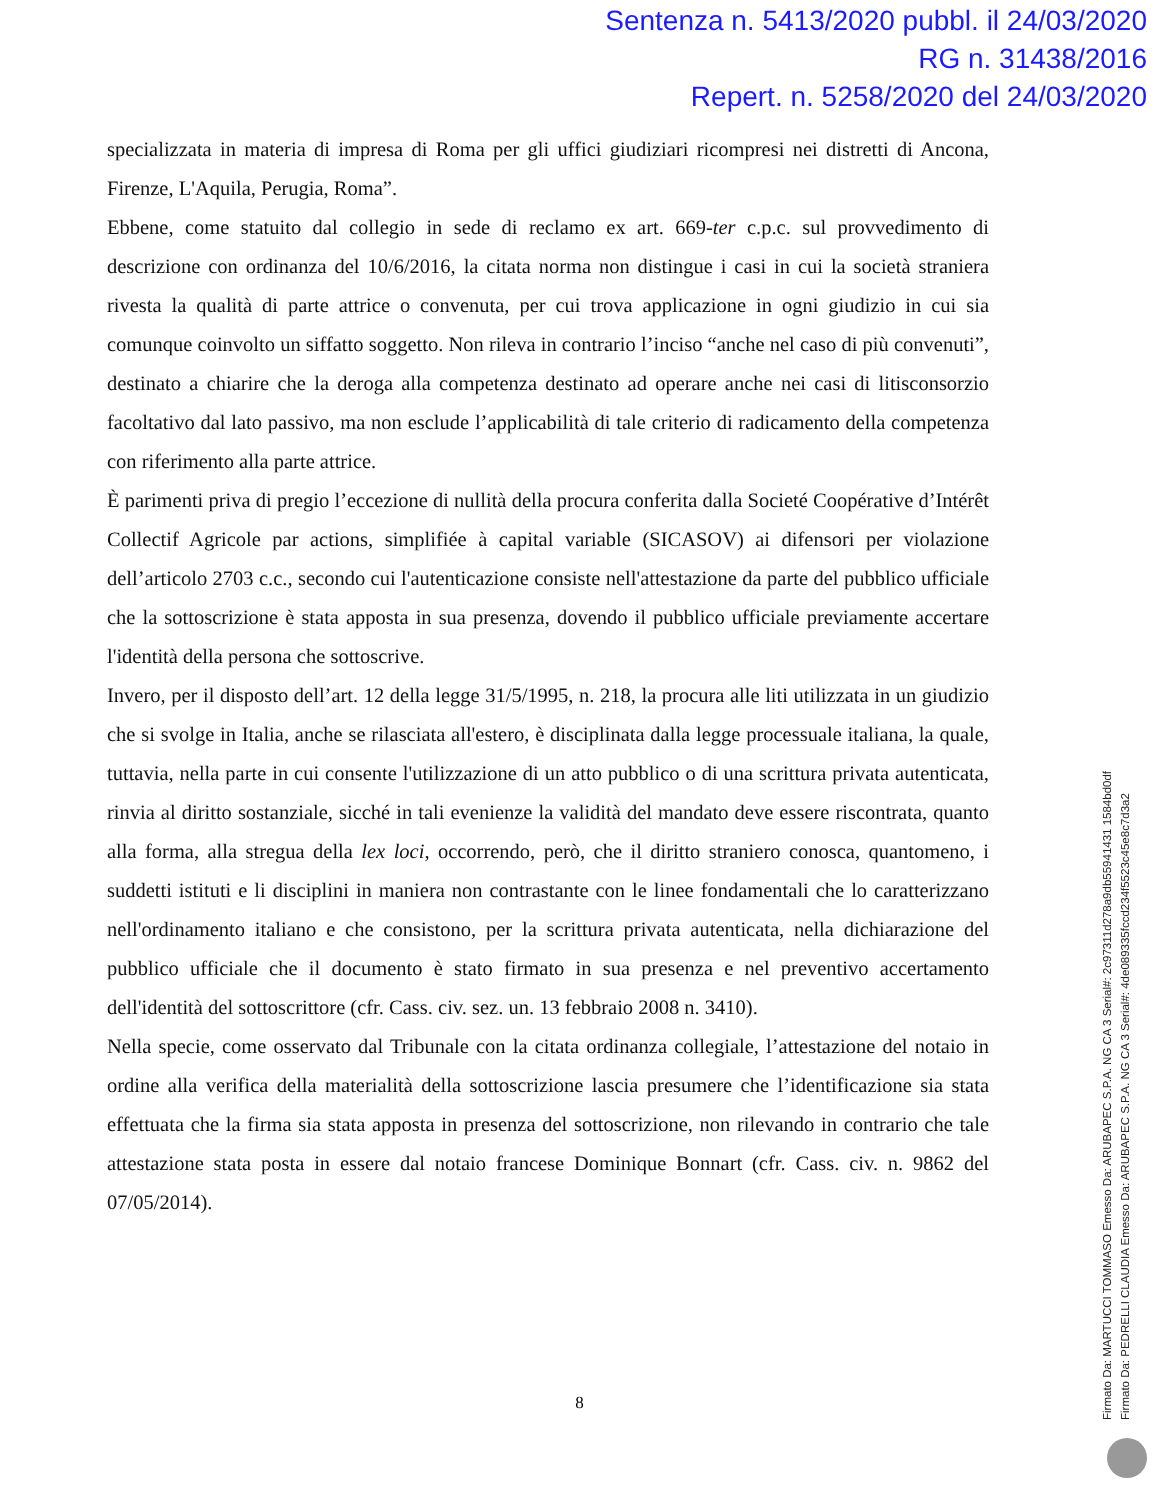Sentenza n. 5413/2020 pubbl. il 24/03/2020
RG n. 31438/2016
Repert. n. 5258/2020 del 24/03/2020
specializzata in materia di impresa di Roma per gli uffici giudiziari ricompresi nei distretti di Ancona, Firenze, L'Aquila, Perugia, Roma”.
Ebbene, come statuito dal collegio in sede di reclamo ex art. 669-ter c.p.c. sul provvedimento di descrizione con ordinanza del 10/6/2016, la citata norma non distingue i casi in cui la società straniera rivesta la qualità di parte attrice o convenuta, per cui trova applicazione in ogni giudizio in cui sia comunque coinvolto un siffatto soggetto. Non rileva in contrario l’inciso “anche nel caso di più convenuti”, destinato a chiarire che la deroga alla competenza destinato ad operare anche nei casi di litisconsorzio facoltativo dal lato passivo, ma non esclude l’applicabilità di tale criterio di radicamento della competenza con riferimento alla parte attrice.
È parimenti priva di pregio l’eccezione di nullità della procura conferita dalla Societé Coopérative d’Intérêt Collectif Agricole par actions, simplifiée à capital variable (SICASOV) ai difensori per violazione dell’articolo 2703 c.c., secondo cui l'autenticazione consiste nell'attestazione da parte del pubblico ufficiale che la sottoscrizione è stata apposta in sua presenza, dovendo il pubblico ufficiale previamente accertare l'identità della persona che sottoscrive.
Invero, per il disposto dell’art. 12 della legge 31/5/1995, n. 218, la procura alle liti utilizzata in un giudizio che si svolge in Italia, anche se rilasciata all'estero, è disciplinata dalla legge processuale italiana, la quale, tuttavia, nella parte in cui consente l'utilizzazione di un atto pubblico o di una scrittura privata autenticata, rinvia al diritto sostanziale, sicché in tali evenienze la validità del mandato deve essere riscontrata, quanto alla forma, alla stregua della lex loci, occorrendo, però, che il diritto straniero conosca, quantomeno, i suddetti istituti e li disciplini in maniera non contrastante con le linee fondamentali che lo caratterizzano nell'ordinamento italiano e che consistono, per la scrittura privata autenticata, nella dichiarazione del pubblico ufficiale che il documento è stato firmato in sua presenza e nel preventivo accertamento dell'identità del sottoscrittore (cfr. Cass. civ. sez. un. 13 febbraio 2008 n. 3410).
Nella specie, come osservato dal Tribunale con la citata ordinanza collegiale, l’attestazione del notaio in ordine alla verifica della materialità della sottoscrizione lascia presumere che l’identificazione sia stata effettuata che la firma sia stata apposta in presenza del sottoscrizione, non rilevando in contrario che tale attestazione stata posta in essere dal notaio francese Dominique Bonnart (cfr. Cass. civ. n. 9862 del 07/05/2014).
8
Firmato Da: MARTUCCI TOMMASO Emesso Da: ARUBAPEC S.P.A. NG CA 3 Serial#: 2c97311d278a9db55941431 1584bd0df
Firmato Da: PEDRELLI CLAUDIA Emesso Da: ARUBAPEC S.P.A. NG CA 3 Serial#: 4de089335fccd234f5523c45e8c7d3a2